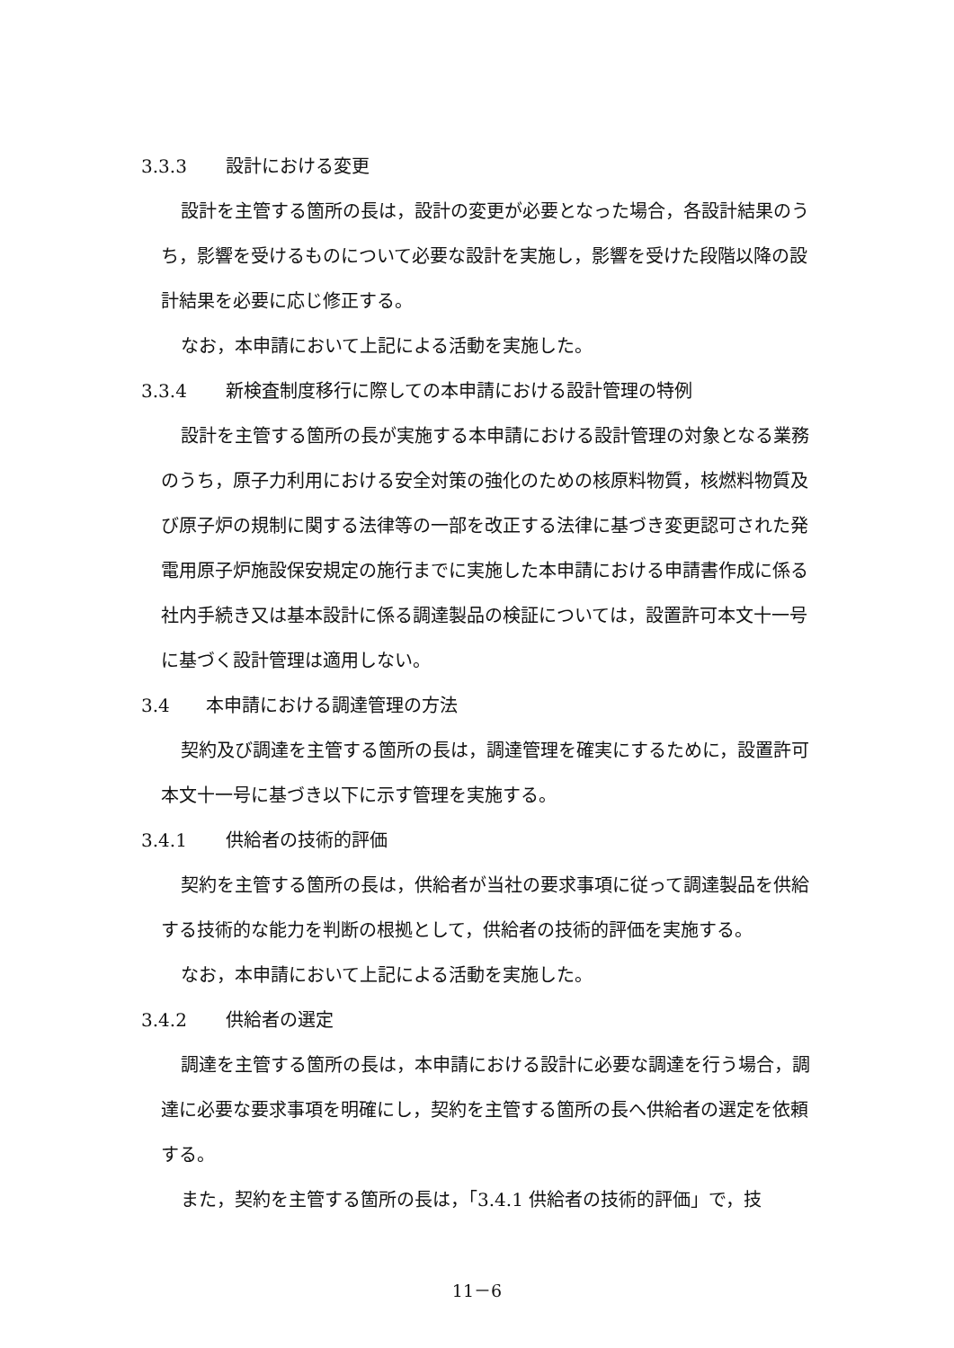3.3.3 設計における変更
設計を主管する箇所の長は，設計の変更が必要となった場合，各設計結果のうち，影響を受けるものについて必要な設計を実施し，影響を受けた段階以降の設計結果を必要に応じ修正する。
なお，本申請において上記による活動を実施した。
3.3.4 新検査制度移行に際しての本申請における設計管理の特例
設計を主管する箇所の長が実施する本申請における設計管理の対象となる業務のうち，原子力利用における安全対策の強化のための核原料物質，核燃料物質及び原子炉の規制に関する法律等の一部を改正する法律に基づき変更認可された発電用原子炉施設保安規定の施行までに実施した本申請における申請書作成に係る社内手続き又は基本設計に係る調達製品の検証については，設置許可本文十一号に基づく設計管理は適用しない。
3.4 本申請における調達管理の方法
契約及び調達を主管する箇所の長は，調達管理を確実にするために，設置許可本文十一号に基づき以下に示す管理を実施する。
3.4.1 供給者の技術的評価
契約を主管する箇所の長は，供給者が当社の要求事項に従って調達製品を供給する技術的な能力を判断の根拠として，供給者の技術的評価を実施する。
なお，本申請において上記による活動を実施した。
3.4.2 供給者の選定
調達を主管する箇所の長は，本申請における設計に必要な調達を行う場合，調達に必要な要求事項を明確にし，契約を主管する箇所の長へ供給者の選定を依頼する。
また，契約を主管する箇所の長は，「3.4.1 供給者の技術的評価」で，技
11－6